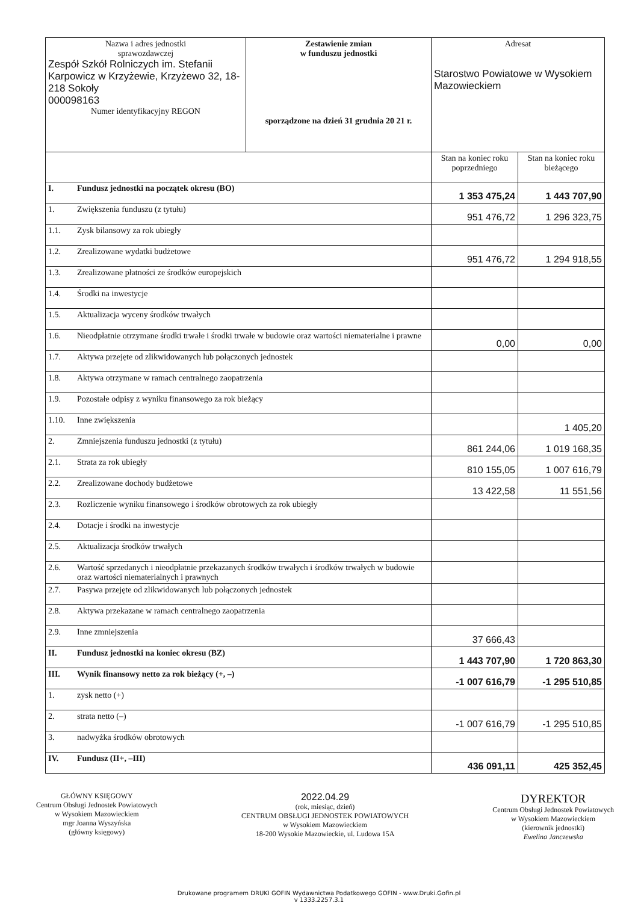| Nazwa i adres jednostki sprawozdawczej Zespół Szkół Rolniczych im. Stefanii Karpowicz w Krzyżewie, Krzyżewo 32, 18-218 Sokoły 000098163 Numer identyfikacyjny REGON | | Zestawienie zmian w funduszu jednostki sporządzone na dzień 31 grudnia 20 21 r. | Adresat Starostwo Powiatowe w Wysokiem Mazowieckiem | |
| | | | Stan na koniec roku poprzedniego | Stan na koniec roku bieżącego |
| I. | Fundusz jednostki na początek okresu (BO) | | 1 353 475,24 | 1 443 707,90 |
| 1. | Zwiększenia funduszu (z tytułu) | | 951 476,72 | 1 296 323,75 |
| 1.1. | Zysk bilansowy za rok ubiegły | | | |
| 1.2. | Zrealizowane wydatki budżetowe | | 951 476,72 | 1 294 918,55 |
| 1.3. | Zrealizowane płatności ze środków europejskich | | | |
| 1.4. | Środki na inwestycje | | | |
| 1.5. | Aktualizacja wyceny środków trwałych | | | |
| 1.6. | Nieodpłatnie otrzymane środki trwałe i środki trwałe w budowie oraz wartości niematerialne i prawne | | 0,00 | 0,00 |
| 1.7. | Aktywa przejęte od zlikwidowanych lub połączonych jednostek | | | |
| 1.8. | Aktywa otrzymane w ramach centralnego zaopatrzenia | | | |
| 1.9. | Pozostałe odpisy z wyniku finansowego za rok bieżący | | | |
| 1.10. | Inne zwiększenia | | | 1 405,20 |
| 2. | Zmniejszenia funduszu jednostki (z tytułu) | | 861 244,06 | 1 019 168,35 |
| 2.1. | Strata za rok ubiegły | | 810 155,05 | 1 007 616,79 |
| 2.2. | Zrealizowane dochody budżetowe | | 13 422,58 | 11 551,56 |
| 2.3. | Rozliczenie wyniku finansowego i środków obrotowych za rok ubiegły | | | |
| 2.4. | Dotacje i środki na inwestycje | | | |
| 2.5. | Aktualizacja środków trwałych | | | |
| 2.6. | Wartość sprzedanych i nieodpłatnie przekazanych środków trwałych i środków trwałych w budowie oraz wartości niematerialnych i prawnych | | | |
| 2.7. | Pasywa przejęte od zlikwidowanych lub połączonych jednostek | | | |
| 2.8. | Aktywa przekazane w ramach centralnego zaopatrzenia | | | |
| 2.9. | Inne zmniejszenia | | 37 666,43 | |
| II. | Fundusz jednostki na koniec okresu (BZ) | | 1 443 707,90 | 1 720 863,30 |
| III. | Wynik finansowy netto za rok bieżący (+, –) | | -1 007 616,79 | -1 295 510,85 |
| 1. | zysk netto (+) | | | |
| 2. | strata netto (–) | | -1 007 616,79 | -1 295 510,85 |
| 3. | nadwyżka środków obrotowych | | | |
| IV. | Fundusz (II+, –III) | | 436 091,11 | 425 352,45 |
GŁÓWNY KSIĘGOWY
Centrum Obsługi Jednostek Powiatowych
w Wysokiem Mazowieckiem
mgr Joanna Wyszyńska
(główny księgowy)
2022.04.29
(rok, miesiąc, dzień)
CENTRUM OBSŁUGI JEDNOSTEK POWIATOWYCH
w Wysokiem Mazowieckiem
18-200 Wysokie Mazowieckie, ul. Ludowa 15A
DYREKTOR
Centrum Obsługi Jednostek Powiatowych
w Wysokiem Mazowieckiem
(kierownik jednostki)
Ewelina Janczewska
Drukowane programem DRUKI GOFIN Wydawnictwa Podatkowego GOFIN - www.Druki.Gofin.pl
v 1333.2257.3.1